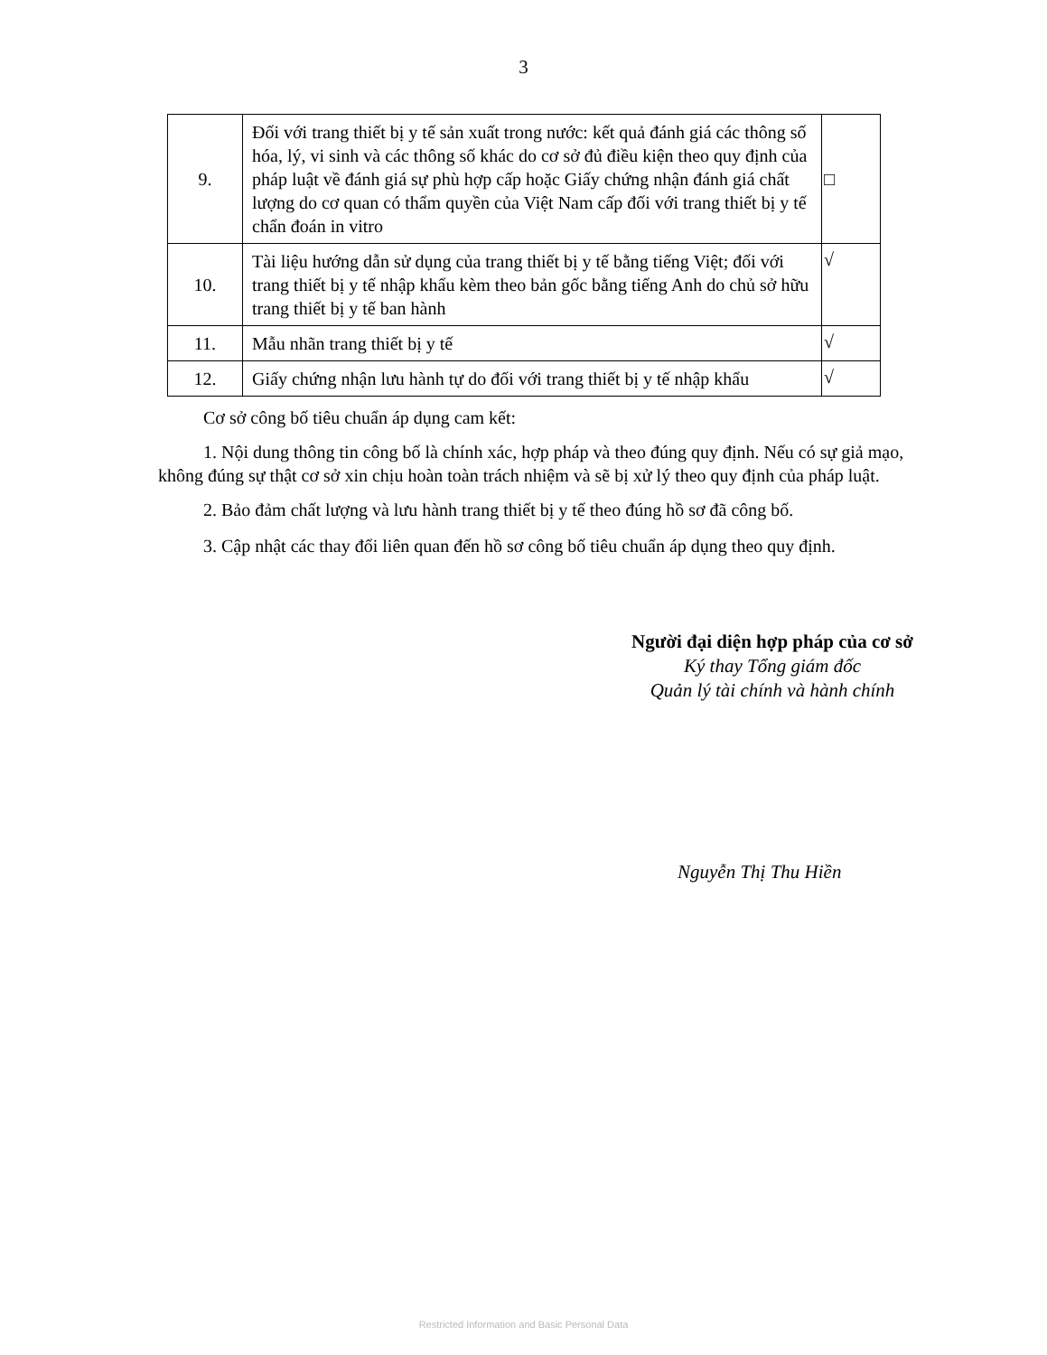3
| 9. | Đối với trang thiết bị y tế sản xuất trong nước: kết quả đánh giá các thông số hóa, lý, vi sinh và các thông số khác do cơ sở đủ điều kiện theo quy định của pháp luật về đánh giá sự phù hợp cấp hoặc Giấy chứng nhận đánh giá chất lượng do cơ quan có thẩm quyền của Việt Nam cấp đối với trang thiết bị y tế chẩn đoán in vitro | □ |
| 10. | Tài liệu hướng dẫn sử dụng của trang thiết bị y tế bằng tiếng Việt; đối với trang thiết bị y tế nhập khẩu kèm theo bản gốc bằng tiếng Anh do chủ sở hữu trang thiết bị y tế ban hành | √ |
| 11. | Mẫu nhãn trang thiết bị y tế | √ |
| 12. | Giấy chứng nhận lưu hành tự do đối với trang thiết bị y tế nhập khẩu | √ |
Cơ sở công bố tiêu chuẩn áp dụng cam kết:
1. Nội dung thông tin công bố là chính xác, hợp pháp và theo đúng quy định. Nếu có sự giả mạo, không đúng sự thật cơ sở xin chịu hoàn toàn trách nhiệm và sẽ bị xử lý theo quy định của pháp luật.
2. Bảo đảm chất lượng và lưu hành trang thiết bị y tế theo đúng hồ sơ đã công bố.
3. Cập nhật các thay đổi liên quan đến hồ sơ công bố tiêu chuẩn áp dụng theo quy định.
Người đại diện hợp pháp của cơ sở
Ký thay Tổng giám đốc
Quản lý tài chính và hành chính
Nguyễn Thị Thu Hiền
Restricted Information and Basic Personal Data